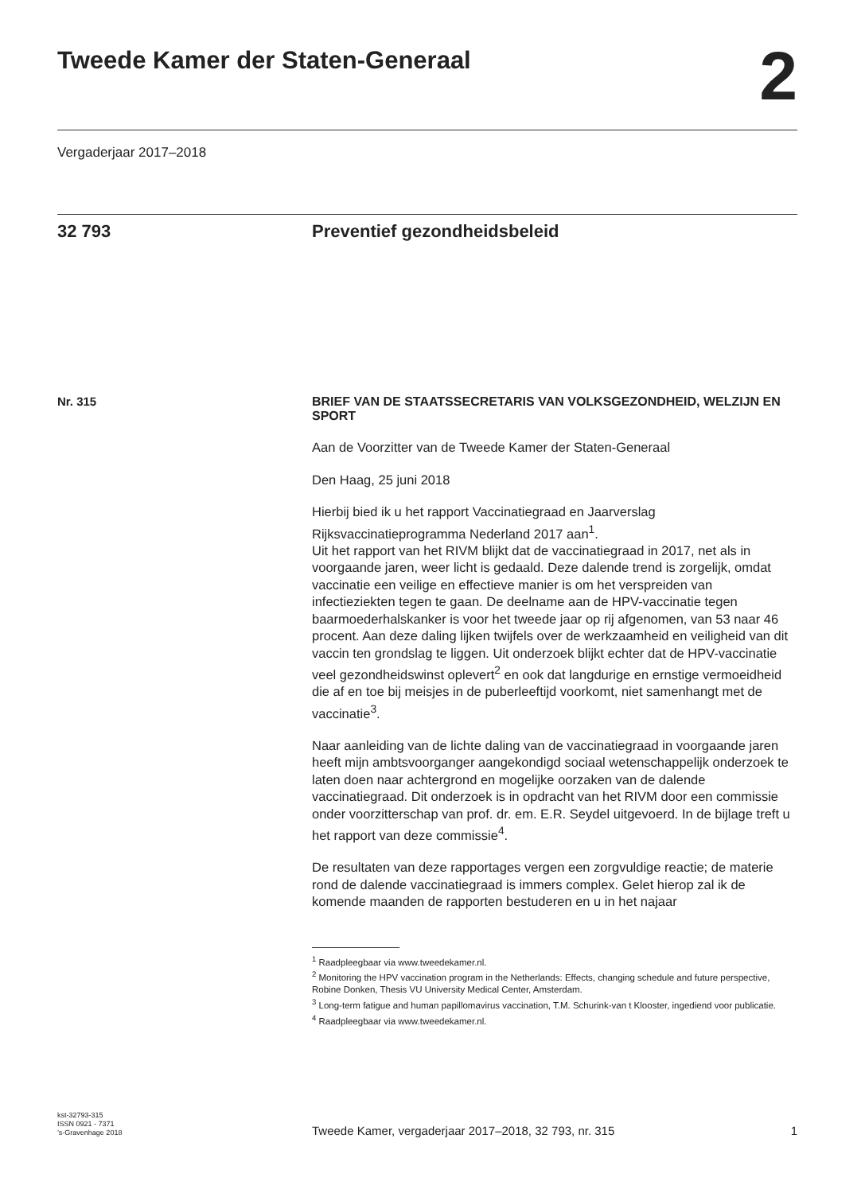Tweede Kamer der Staten-Generaal
2
Vergaderjaar 2017–2018
32 793 Preventief gezondheidsbeleid
Nr. 315
BRIEF VAN DE STAATSSECRETARIS VAN VOLKSGEZONDHEID, WELZIJN EN SPORT
Aan de Voorzitter van de Tweede Kamer der Staten-Generaal
Den Haag, 25 juni 2018
Hierbij bied ik u het rapport Vaccinatiegraad en Jaarverslag Rijksvaccinatieprogramma Nederland 2017 aan<sup>1</sup>.
Uit het rapport van het RIVM blijkt dat de vaccinatiegraad in 2017, net als in voorgaande jaren, weer licht is gedaald. Deze dalende trend is zorgelijk, omdat vaccinatie een veilige en effectieve manier is om het verspreiden van infectieziekten tegen te gaan. De deelname aan de HPV-vaccinatie tegen baarmoederhalskanker is voor het tweede jaar op rij afgenomen, van 53 naar 46 procent. Aan deze daling lijken twijfels over de werkzaamheid en veiligheid van dit vaccin ten grondslag te liggen. Uit onderzoek blijkt echter dat de HPV-vaccinatie veel gezondheidswinst oplevert<sup>2</sup> en ook dat langdurige en ernstige vermoeidheid die af en toe bij meisjes in de puberleeftijd voorkomt, niet samenhangt met de vaccinatie<sup>3</sup>.
Naar aanleiding van de lichte daling van de vaccinatiegraad in voorgaande jaren heeft mijn ambtsvoorganger aangekondigd sociaal wetenschappelijk onderzoek te laten doen naar achtergrond en mogelijke oorzaken van de dalende vaccinatiegraad. Dit onderzoek is in opdracht van het RIVM door een commissie onder voorzitterschap van prof. dr. em. E.R. Seydel uitgevoerd. In de bijlage treft u het rapport van deze commissie<sup>4</sup>.
De resultaten van deze rapportages vergen een zorgvuldige reactie; de materie rond de dalende vaccinatiegraad is immers complex. Gelet hierop zal ik de komende maanden de rapporten bestuderen en u in het najaar
<sup>1</sup> Raadpleegbaar via www.tweedekamer.nl.
<sup>2</sup> Monitoring the HPV vaccination program in the Netherlands: Effects, changing schedule and future perspective, Robine Donken, Thesis VU University Medical Center, Amsterdam.
<sup>3</sup> Long-term fatigue and human papillomavirus vaccination, T.M. Schurink-van t Klooster, ingediend voor publicatie.
<sup>4</sup> Raadpleegbaar via www.tweedekamer.nl.
kst-32793-315
ISSN 0921 - 7371
’s-Gravenhage 2018
Tweede Kamer, vergaderjaar 2017–2018, 32 793, nr. 315 1